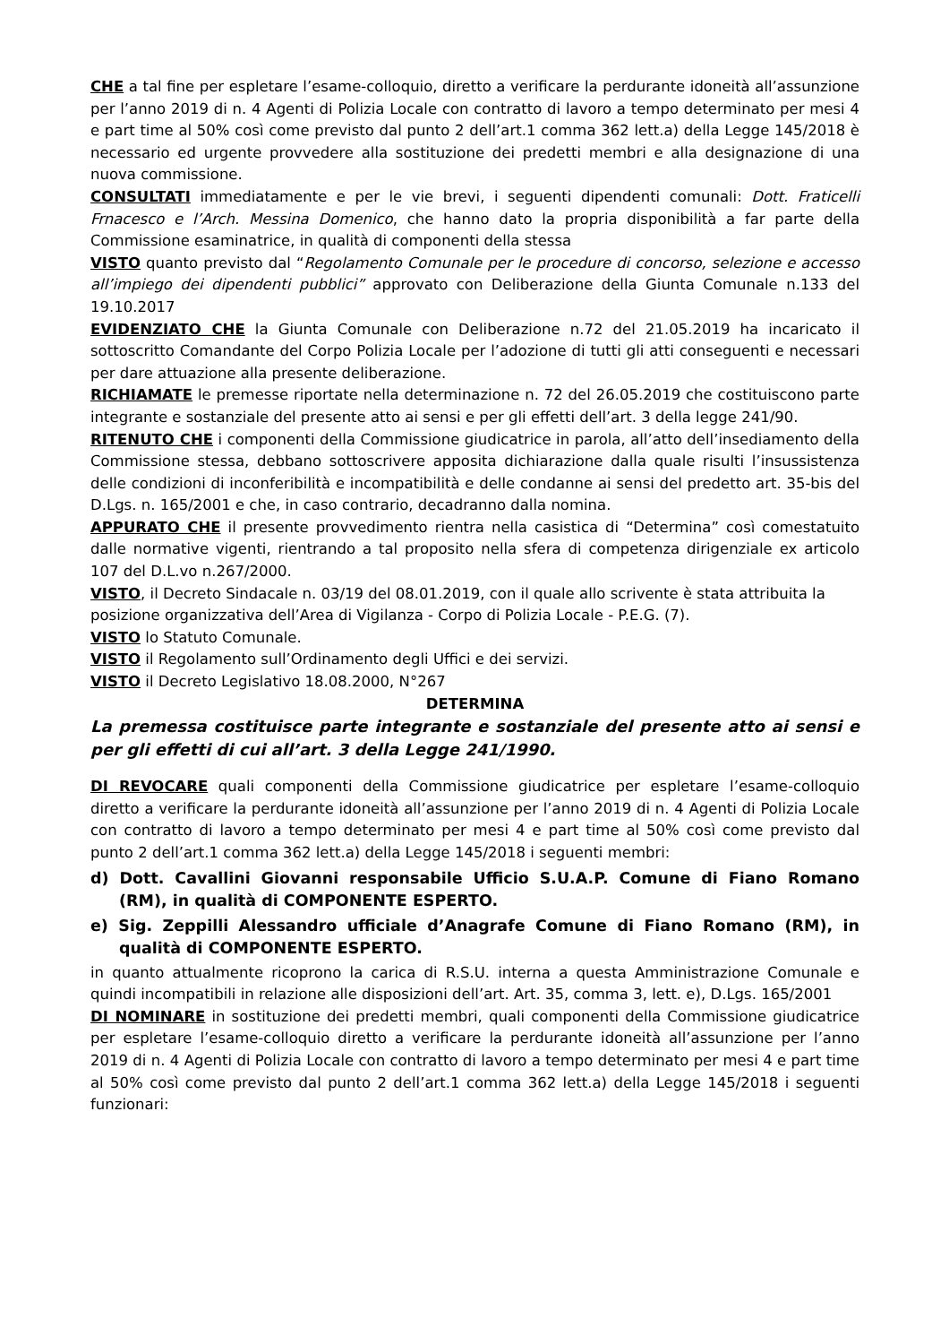CHE a tal fine per espletare l’esame-colloquio, diretto a verificare la perdurante idoneità all’assunzione per l’anno 2019 di n. 4 Agenti di Polizia Locale con contratto di lavoro a tempo determinato per mesi 4 e part time al 50% così come previsto dal punto 2 dell’art.1 comma 362 lett.a) della Legge 145/2018 è necessario ed urgente provvedere alla sostituzione dei predetti membri e alla designazione di una nuova commissione.
CONSULTATI immediatamente e per le vie brevi, i seguenti dipendenti comunali: Dott. Fraticelli Frnacesco e l’Arch. Messina Domenico, che hanno dato la propria disponibilità a far parte della Commissione esaminatrice, in qualità di componenti della stessa
VISTO quanto previsto dal “Regolamento Comunale per le procedure di concorso, selezione e accesso all’impiego dei dipendenti pubblici” approvato con Deliberazione della Giunta Comunale n.133 del 19.10.2017
EVIDENZIATO CHE la Giunta Comunale con Deliberazione n.72 del 21.05.2019 ha incaricato il sottoscritto Comandante del Corpo Polizia Locale per l’adozione di tutti gli atti conseguenti e necessari per dare attuazione alla presente deliberazione.
RICHIAMATE le premesse riportate nella determinazione n. 72 del 26.05.2019 che costituiscono parte integrante e sostanziale del presente atto ai sensi e per gli effetti dell’art. 3 della legge 241/90.
RITENUTO CHE i componenti della Commissione giudicatrice in parola, all’atto dell’insediamento della Commissione stessa, debbano sottoscrivere apposita dichiarazione dalla quale risulti l’insussistenza delle condizioni di inconferibilità e incompatibilità e delle condanne ai sensi del predetto art. 35-bis del D.Lgs. n. 165/2001 e che, in caso contrario, decadranno dalla nomina.
APPURATO CHE il presente provvedimento rientra nella casistica di “Determina” così comestatuito dalle normative vigenti, rientrando a tal proposito nella sfera di competenza dirigenziale ex articolo 107 del D.L.vo n.267/2000.
VISTO, il Decreto Sindacale n. 03/19 del 08.01.2019, con il quale allo scrivente è stata attribuita la posizione organizzativa dell’Area di Vigilanza - Corpo di Polizia Locale - P.E.G. (7).
VISTO lo Statuto Comunale.
VISTO il Regolamento sull’Ordinamento degli Uffici e dei servizi.
VISTO il Decreto Legislativo 18.08.2000, N°267
DETERMINA
La premessa costituisce parte integrante e sostanziale del presente atto ai sensi e per gli effetti di cui all’art. 3 della Legge 241/1990.
DI REVOCARE quali componenti della Commissione giudicatrice per espletare l’esame-colloquio diretto a verificare la perdurante idoneità all’assunzione per l’anno 2019 di n. 4 Agenti di Polizia Locale con contratto di lavoro a tempo determinato per mesi 4 e part time al 50% così come previsto dal punto 2 dell’art.1 comma 362 lett.a) della Legge 145/2018 i seguenti membri:
d) Dott. Cavallini Giovanni responsabile Ufficio S.U.A.P. Comune di Fiano Romano (RM), in qualità di COMPONENTE ESPERTO.
e) Sig. Zeppilli Alessandro ufficiale d’Anagrafe Comune di Fiano Romano (RM), in qualità di COMPONENTE ESPERTO.
in quanto attualmente ricoprono la carica di R.S.U. interna a questa Amministrazione Comunale e quindi incompatibili in relazione alle disposizioni dell’art. Art. 35, comma 3, lett. e), D.Lgs. 165/2001
DI NOMINARE in sostituzione dei predetti membri, quali componenti della Commissione giudicatrice per espletare l’esame-colloquio diretto a verificare la perdurante idoneità all’assunzione per l’anno 2019 di n. 4 Agenti di Polizia Locale con contratto di lavoro a tempo determinato per mesi 4 e part time al 50% così come previsto dal punto 2 dell’art.1 comma 362 lett.a) della Legge 145/2018 i seguenti funzionari: